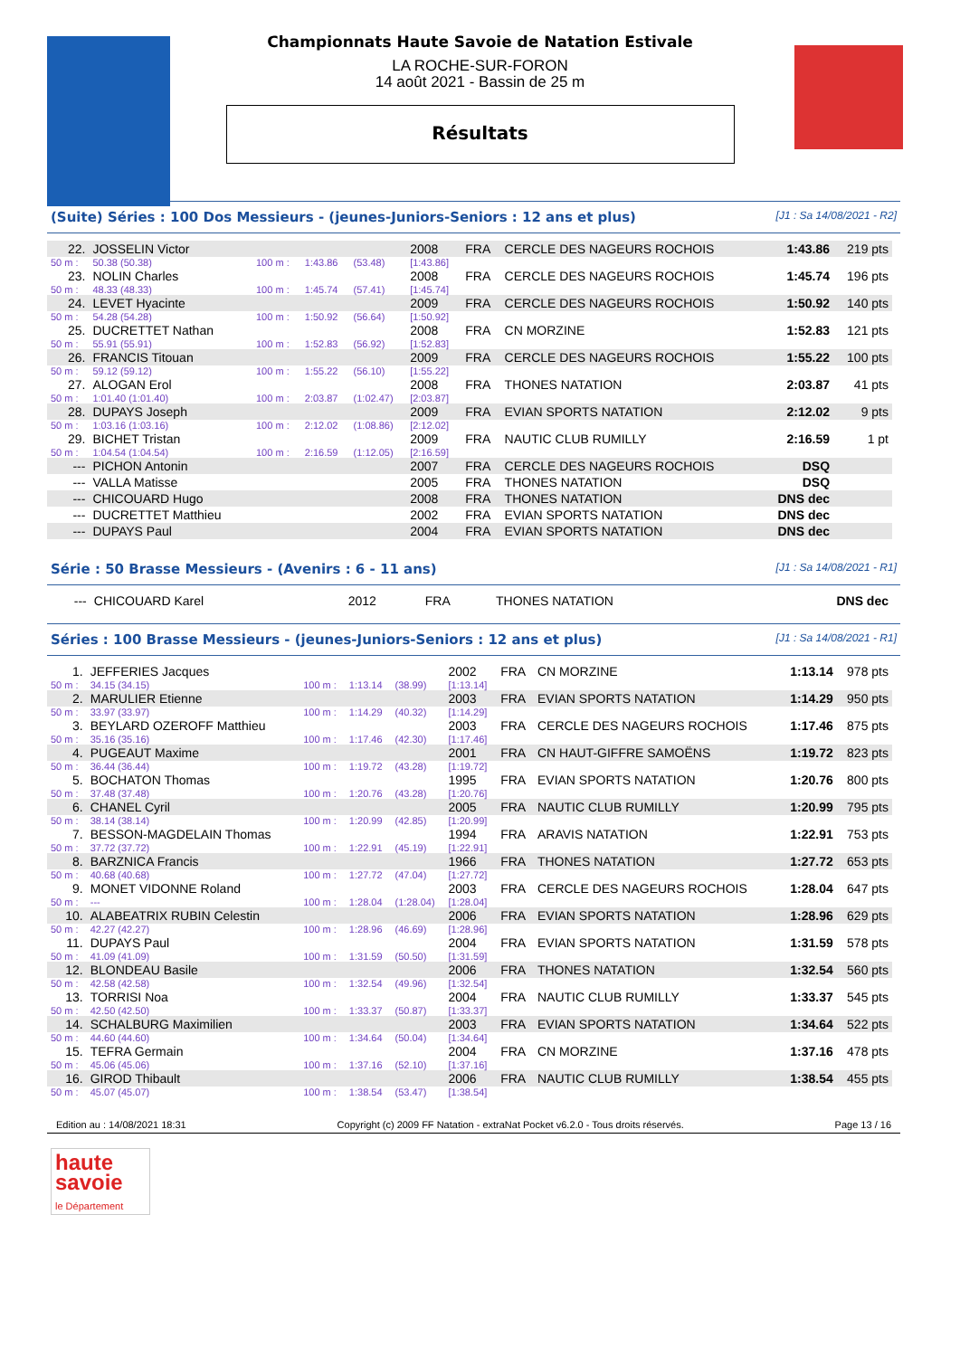Championnats Haute Savoie de Natation Estivale
LA ROCHE-SUR-FORON
14 août 2021 - Bassin de 25 m
Résultats
(Suite) Séries : 100 Dos Messieurs - (jeunes-Juniors-Seniors : 12 ans et plus) [J1 : Sa 14/08/2021 - R2]
| 22. | JOSSELIN Victor | | | | 2008 | FRA | CERCLE DES NAGEURS ROCHOIS | 1:43.86 | 219 pts |
| 50 m : | 50.38 (50.38) | 100 m : | 1:43.86 | (53.48) | [1:43.86] | | | | |
| 23. | NOLIN Charles | | | | 2008 | FRA | CERCLE DES NAGEURS ROCHOIS | 1:45.74 | 196 pts |
| 50 m : | 48.33 (48.33) | 100 m : | 1:45.74 | (57.41) | [1:45.74] | | | | |
| 24. | LEVET Hyacinte | | | | 2009 | FRA | CERCLE DES NAGEURS ROCHOIS | 1:50.92 | 140 pts |
| 50 m : | 54.28 (54.28) | 100 m : | 1:50.92 | (56.64) | [1:50.92] | | | | |
| 25. | DUCRETTET Nathan | | | | 2008 | FRA | CN MORZINE | 1:52.83 | 121 pts |
| 50 m : | 55.91 (55.91) | 100 m : | 1:52.83 | (56.92) | [1:52.83] | | | | |
| 26. | FRANCIS Titouan | | | | 2009 | FRA | CERCLE DES NAGEURS ROCHOIS | 1:55.22 | 100 pts |
| 50 m : | 59.12 (59.12) | 100 m : | 1:55.22 | (56.10) | [1:55.22] | | | | |
| 27. | ALOGAN Erol | | | | 2008 | FRA | THONES NATATION | 2:03.87 | 41 pts |
| 50 m : | 1:01.40 (1:01.40) | 100 m : | 2:03.87 | (1:02.47) | [2:03.87] | | | | |
| 28. | DUPAYS Joseph | | | | 2009 | FRA | EVIAN SPORTS NATATION | 2:12.02 | 9 pts |
| 50 m : | 1:03.16 (1:03.16) | 100 m : | 2:12.02 | (1:08.86) | [2:12.02] | | | | |
| 29. | BICHET Tristan | | | | 2009 | FRA | NAUTIC CLUB RUMILLY | 2:16.59 | 1 pt |
| 50 m : | 1:04.54 (1:04.54) | 100 m : | 2:16.59 | (1:12.05) | [2:16.59] | | | | |
| --- | PICHON Antonin | | | | 2007 | FRA | CERCLE DES NAGEURS ROCHOIS | DSQ | |
| --- | VALLA Matisse | | | | 2005 | FRA | THONES NATATION | DSQ | |
| --- | CHICOUARD Hugo | | | | 2008 | FRA | THONES NATATION | DNS dec | |
| --- | DUCRETTET Matthieu | | | | 2002 | FRA | EVIAN SPORTS NATATION | DNS dec | |
| --- | DUPAYS Paul | | | | 2004 | FRA | EVIAN SPORTS NATATION | DNS dec | |
Série : 50 Brasse Messieurs - (Avenirs : 6 - 11 ans) [J1 : Sa 14/08/2021 - R1]
| --- | CHICOUARD Karel | 2012 | FRA | THONES NATATION | DNS dec |
Séries : 100 Brasse Messieurs - (jeunes-Juniors-Seniors : 12 ans et plus) [J1 : Sa 14/08/2021 - R1]
| 1. | JEFFERIES Jacques | | | | 2002 | FRA | CN MORZINE | 1:13.14 | 978 pts |
| 50 m : | 34.15 (34.15) | 100 m : | 1:13.14 | (38.99) | [1:13.14] | | | | |
| 2. | MARULIER Etienne | | | | 2003 | FRA | EVIAN SPORTS NATATION | 1:14.29 | 950 pts |
| 50 m : | 33.97 (33.97) | 100 m : | 1:14.29 | (40.32) | [1:14.29] | | | | |
| 3. | BEYLARD OZEROFF Matthieu | | | | 2003 | FRA | CERCLE DES NAGEURS ROCHOIS | 1:17.46 | 875 pts |
| 50 m : | 35.16 (35.16) | 100 m : | 1:17.46 | (42.30) | [1:17.46] | | | | |
| 4. | PUGEAUT Maxime | | | | 2001 | FRA | CN HAUT-GIFFRE SAMOËNS | 1:19.72 | 823 pts |
| 50 m : | 36.44 (36.44) | 100 m : | 1:19.72 | (43.28) | [1:19.72] | | | | |
| 5. | BOCHATON Thomas | | | | 1995 | FRA | EVIAN SPORTS NATATION | 1:20.76 | 800 pts |
| 50 m : | 37.48 (37.48) | 100 m : | 1:20.76 | (43.28) | [1:20.76] | | | | |
| 6. | CHANEL Cyril | | | | 2005 | FRA | NAUTIC CLUB RUMILLY | 1:20.99 | 795 pts |
| 50 m : | 38.14 (38.14) | 100 m : | 1:20.99 | (42.85) | [1:20.99] | | | | |
| 7. | BESSON-MAGDELAIN Thomas | | | | 1994 | FRA | ARAVIS NATATION | 1:22.91 | 753 pts |
| 50 m : | 37.72 (37.72) | 100 m : | 1:22.91 | (45.19) | [1:22.91] | | | | |
| 8. | BARZNICA Francis | | | | 1966 | FRA | THONES NATATION | 1:27.72 | 653 pts |
| 50 m : | 40.68 (40.68) | 100 m : | 1:27.72 | (47.04) | [1:27.72] | | | | |
| 9. | MONET VIDONNE Roland | | | | 2003 | FRA | CERCLE DES NAGEURS ROCHOIS | 1:28.04 | 647 pts |
| 50 m : | --- | 100 m : | 1:28.04 | (1:28.04) | [1:28.04] | | | | |
| 10. | ALABEATRIX RUBIN Celestin | | | | 2006 | FRA | EVIAN SPORTS NATATION | 1:28.96 | 629 pts |
| 50 m : | 42.27 (42.27) | 100 m : | 1:28.96 | (46.69) | [1:28.96] | | | | |
| 11. | DUPAYS Paul | | | | 2004 | FRA | EVIAN SPORTS NATATION | 1:31.59 | 578 pts |
| 50 m : | 41.09 (41.09) | 100 m : | 1:31.59 | (50.50) | [1:31.59] | | | | |
| 12. | BLONDEAU Basile | | | | 2006 | FRA | THONES NATATION | 1:32.54 | 560 pts |
| 50 m : | 42.58 (42.58) | 100 m : | 1:32.54 | (49.96) | [1:32.54] | | | | |
| 13. | TORRISI Noa | | | | 2004 | FRA | NAUTIC CLUB RUMILLY | 1:33.37 | 545 pts |
| 50 m : | 42.50 (42.50) | 100 m : | 1:33.37 | (50.87) | [1:33.37] | | | | |
| 14. | SCHALBURG Maximilien | | | | 2003 | FRA | EVIAN SPORTS NATATION | 1:34.64 | 522 pts |
| 50 m : | 44.60 (44.60) | 100 m : | 1:34.64 | (50.04) | [1:34.64] | | | | |
| 15. | TEFRA Germain | | | | 2004 | FRA | CN MORZINE | 1:37.16 | 478 pts |
| 50 m : | 45.06 (45.06) | 100 m : | 1:37.16 | (52.10) | [1:37.16] | | | | |
| 16. | GIROD Thibault | | | | 2006 | FRA | NAUTIC CLUB RUMILLY | 1:38.54 | 455 pts |
| 50 m : | 45.07 (45.07) | 100 m : | 1:38.54 | (53.47) | [1:38.54] | | | | |
Edition au : 14/08/2021 18:31 Copyright (c) 2009 FF Natation - extraNat Pocket v6.2.0 - Tous droits réservés. Page 13 / 16
haute
savoie
le Département